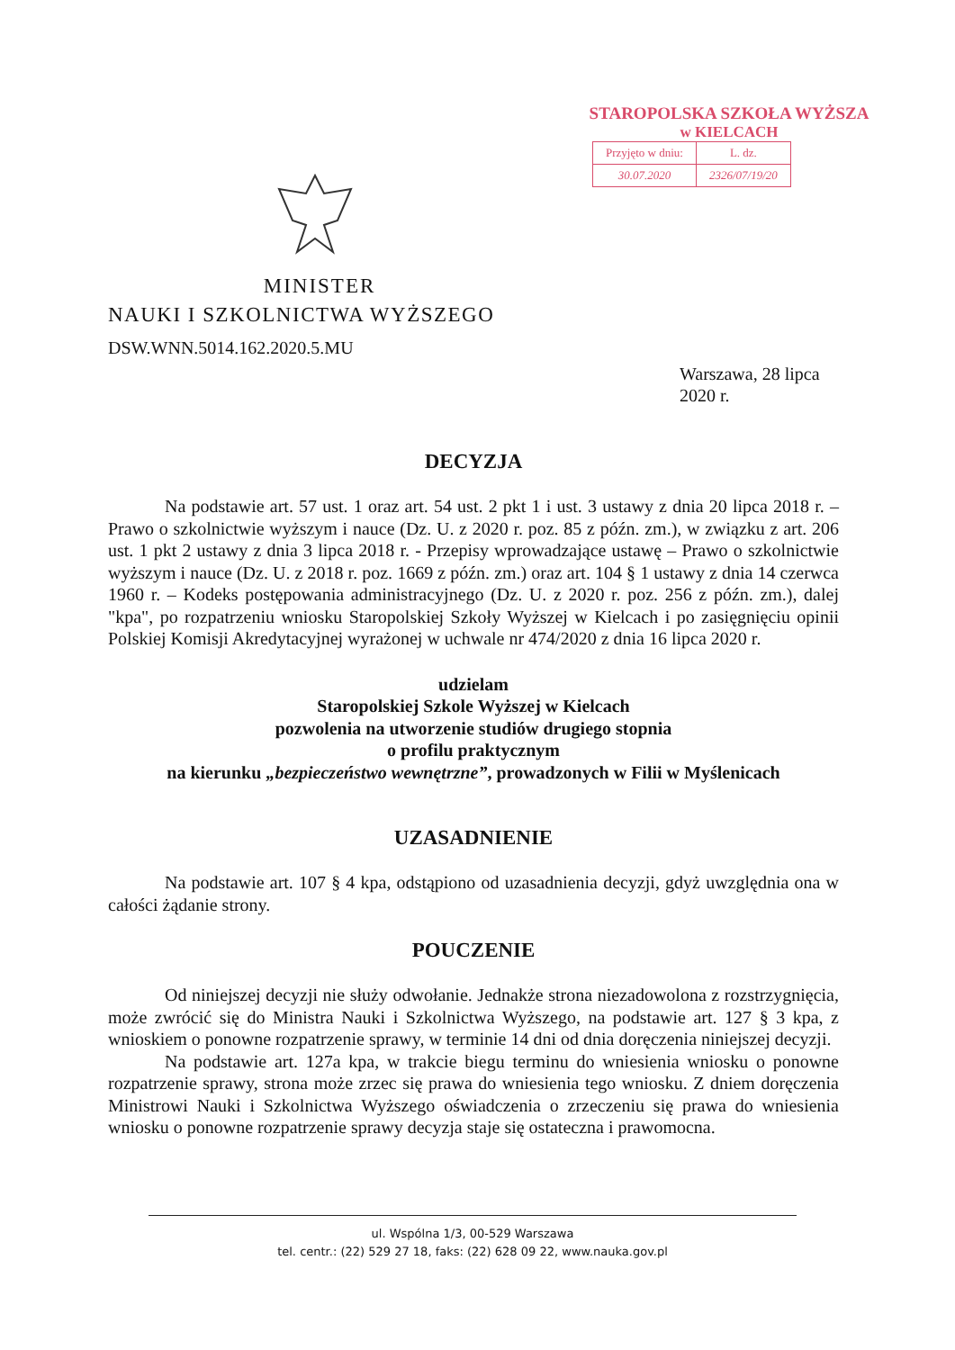STAROPOLSKA SZKOŁA WYŻSZA
w KIELCACH
| Przyjęto w dniu: | L. dz. |
| 30.07.2020 | 2326/07/19/20 |
MINISTER
NAUKI I SZKOLNICTWA WYŻSZEGO
DSW.WNN.5014.162.2020.5.MU
Warszawa, 28 lipca
2020 r.
DECYZJA
Na podstawie art. 57 ust. 1 oraz art. 54 ust. 2 pkt 1 i ust. 3 ustawy z dnia 20 lipca 2018 r. – Prawo o szkolnictwie wyższym i nauce (Dz. U. z 2020 r. poz. 85 z późn. zm.), w związku z art. 206 ust. 1 pkt 2 ustawy z dnia 3 lipca 2018 r. - Przepisy wprowadzające ustawę – Prawo o szkolnictwie wyższym i nauce (Dz. U. z 2018 r. poz. 1669 z późn. zm.) oraz art. 104 § 1 ustawy z dnia 14 czerwca 1960 r. – Kodeks postępowania administracyjnego (Dz. U. z 2020 r. poz. 256 z późn. zm.), dalej "kpa", po rozpatrzeniu wniosku Staropolskiej Szkoły Wyższej w Kielcach i po zasięgnięciu opinii Polskiej Komisji Akredytacyjnej wyrażonej w uchwale nr 474/2020 z dnia 16 lipca 2020 r.
udzielam
Staropolskiej Szkole Wyższej w Kielcach
pozwolenia na utworzenie studiów drugiego stopnia
o profilu praktycznym
na kierunku „bezpieczeństwo wewnętrzne”, prowadzonych w Filii w Myślenicach
UZASADNIENIE
Na podstawie art. 107 § 4 kpa, odstąpiono od uzasadnienia decyzji, gdyż uwzględnia ona w całości żądanie strony.
POUCZENIE
Od niniejszej decyzji nie służy odwołanie. Jednakże strona niezadowolona z rozstrzygnięcia, może zwrócić się do Ministra Nauki i Szkolnictwa Wyższego, na podstawie art. 127 § 3 kpa, z wnioskiem o ponowne rozpatrzenie sprawy, w terminie 14 dni od dnia doręczenia niniejszej decyzji.
Na podstawie art. 127a kpa, w trakcie biegu terminu do wniesienia wniosku o ponowne rozpatrzenie sprawy, strona może zrzec się prawa do wniesienia tego wniosku. Z dniem doręczenia Ministrowi Nauki i Szkolnictwa Wyższego oświadczenia o zrzeczeniu się prawa do wniesienia wniosku o ponowne rozpatrzenie sprawy decyzja staje się ostateczna i prawomocna.
ul. Wspólna 1/3, 00-529 Warszawa
tel. centr.: (22) 529 27 18, faks: (22) 628 09 22, www.nauka.gov.pl